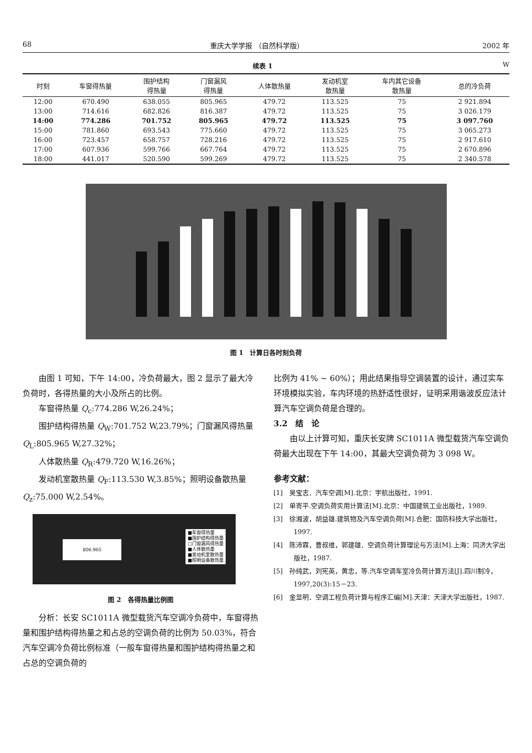68 重庆大学学报 （自然科学版） 2002 年
续表 1 W
| 时刻 | 车窗得热量 | 围护结构 得热量 | 门窗漏风 得热量 | 人体散热量 | 发动机室 散热量 | 车内其它设备 散热量 | 总的冷负荷 |
| --- | --- | --- | --- | --- | --- | --- | --- |
| 12:00 | 670.490 | 638.055 | 805.965 | 479.72 | 113.525 | 75 | 2 921.894 |
| 13:00 | 714.616 | 682.826 | 816.387 | 479.72 | 113.525 | 75 | 3 026.179 |
| 14:00 | 774.286 | 701.752 | 805.965 | 479.72 | 113.525 | 75 | 3 097.760 |
| 15:00 | 781.860 | 693.543 | 775.660 | 479.72 | 113.525 | 75 | 3 065.273 |
| 16:00 | 723.457 | 658.757 | 728.216 | 479.72 | 113.525 | 75 | 2 917.610 |
| 17:00 | 607.936 | 599.766 | 667.764 | 479.72 | 113.525 | 75 | 2 670.896 |
| 18:00 | 441.017 | 520.590 | 599.269 | 479.72 | 113.525 | 75 | 2 340.578 |
图 1　计算日各时刻负荷
由图 1 可知，下午 14:00，冷负荷最大，图 2 显示了最大冷负荷时，各得热量的大小及所占的比例。
车窗得热量 Q<sub>c</sub>:774.286 W,26.24%；
围护结构得热量 Q<sub>W</sub>:701.752 W,23.79%；门窗漏风得热量 Q<sub>L</sub>:805.965 W,27.32%；
人体散热量 Q<sub>R</sub>:479.720 W,16.26%；
发动机室散热量 Q<sub>F</sub>:113.530 W,3.85%；照明设备散热量 Q<sub>z</sub>:75.000 W,2.54%。
806.965
■车窗得热量
■围护结构得热量
□门窗漏风得热量
■人体散热量
■发动机室散热量
■照明设备散热量
图 2　各得热量比例图
分析：长安 SC1011A 微型载货汽车空调冷负荷中，车窗得热量和围护结构得热量之和占总的空调负荷的比例为 50.03%，符合汽车空调冷负荷比例标准（一般车窗得热量和围护结构得热量之和占总的空调负荷的
比例为 41% ~ 60%）；用此结果指导空调装置的设计，通过实车环境模拟实验，车内环境的热舒适性很好，证明采用谐波反应法计算汽车空调负荷是合理的。
3.2　结　论
由以上计算可知，重庆长安牌 SC1011A 微型载货汽车空调负荷最大出现在下午 14:00，其最大空调负荷为 3 098 W。
参考文献：
[1]　吴宝志．汽车空调[M].北京：宇航出版社，1991.
[2]　单寄平.空调负荷实用计算法[M].北京：中国建筑工业出版社，1989.
[3]　徐湘波，胡益雄.建筑物及汽车空调负荷[M].合肥：国防科技大学出版社，1997.
[4]　陈沛霖，曹叔维，郭建雄．空调负荷计算理论与方法[M].上海：同济大学出版社，1987.
[5]　孙纯武，刘宪英，黄忠，等.汽车空调车室冷负荷计算方法[J].四川制冷，1997,20(3):15－23.
[6]　金显明．空调工程负荷计算与程序汇编[M].天津：天津大学出版社，1987.